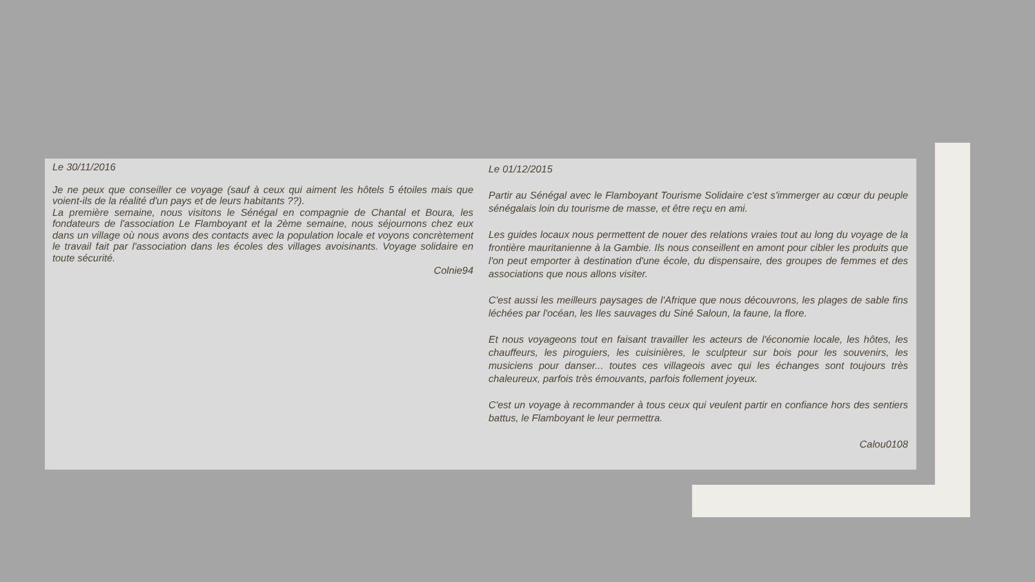Le 30/11/2016
Je ne peux que conseiller ce voyage (sauf à ceux qui aiment les hôtels 5 étoiles mais que voient-ils de la réalité d'un pays et de leurs habitants ??).
La première semaine, nous visitons le Sénégal en compagnie de Chantal et Boura, les fondateurs de l'association Le Flamboyant et la 2ème semaine, nous séjournons chez eux dans un village où nous avons des contacts avec la population locale et voyons concrètement le travail fait par l'association dans les écoles des villages avoisinants. Voyage solidaire en toute sécurité.
Colnie94
Le 01/12/2015
Partir au Sénégal avec le Flamboyant Tourisme Solidaire c'est s'immerger au cœur du peuple sénégalais loin du tourisme de masse, et être reçu en ami.
Les guides locaux nous permettent de nouer des relations vraies tout au long du voyage de la frontière mauritanienne à la Gambie. Ils nous conseillent en amont pour cibler les produits que l'on peut emporter à destination d'une école, du dispensaire, des groupes de femmes et des associations que nous allons visiter.
C'est aussi les meilleurs paysages de l'Afrique que nous découvrons, les plages de sable fins léchées par l'océan, les Iles sauvages du Siné Saloun, la faune, la flore.
Et nous voyageons tout en faisant travailler les acteurs de l'économie locale, les hôtes, les chauffeurs, les piroguiers, les cuisinières, le sculpteur sur bois pour les souvenirs, les musiciens pour danser... toutes ces villageois avec qui les échanges sont toujours très chaleureux, parfois très émouvants, parfois follement joyeux.
C'est un voyage à recommander à tous ceux qui veulent partir en confiance hors des sentiers battus, le Flamboyant le leur permettra.
Calou0108